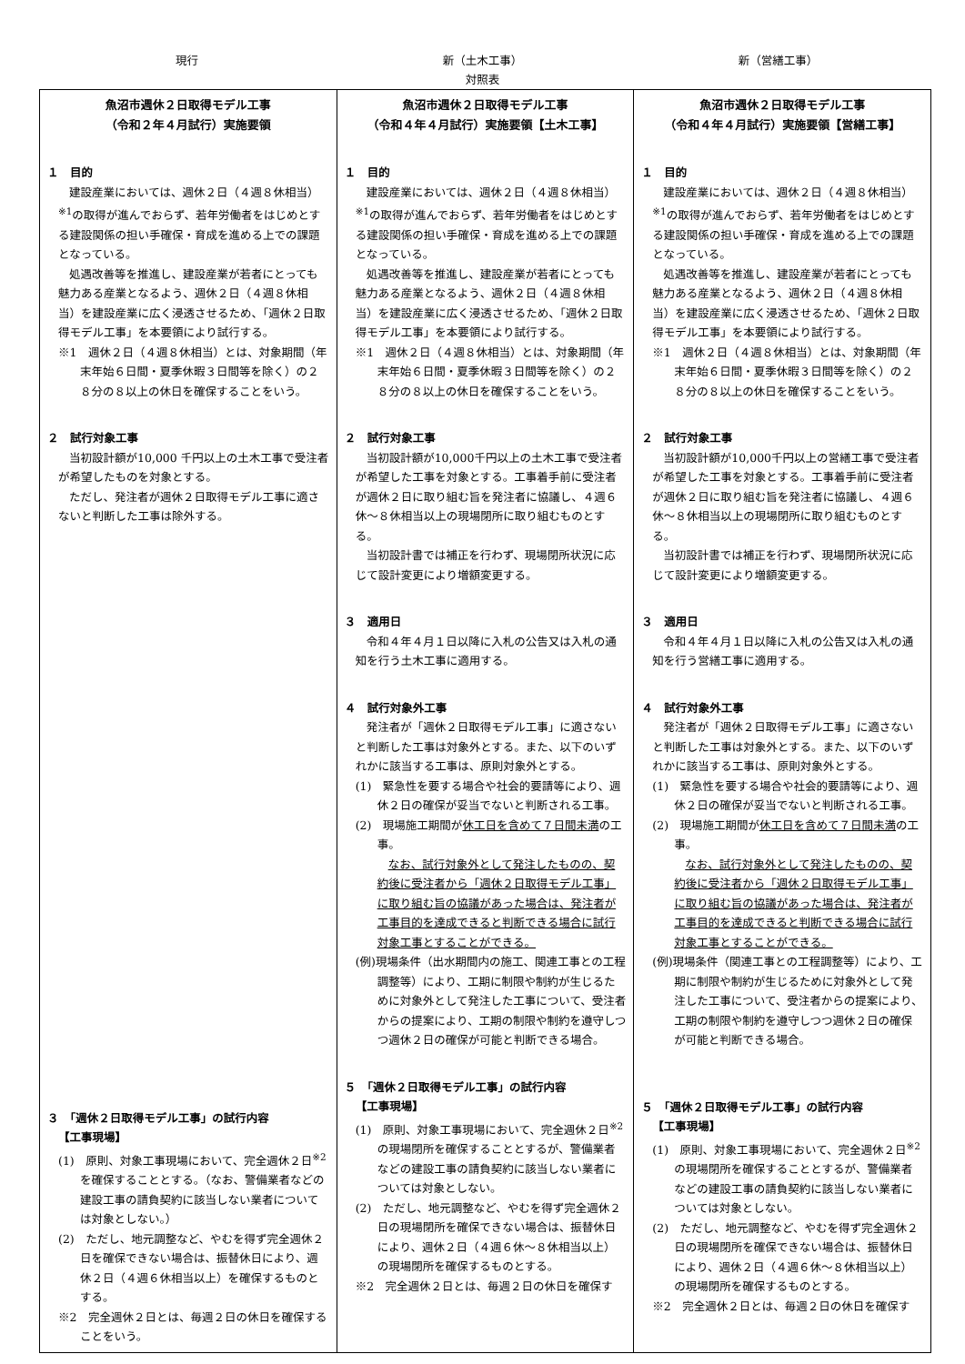現行 新（土木工事） 新（営繕工事）
対照表
| 魚沼市週休２日取得モデル工事 （令和２年４月試行）実施要領 １ 目的 建設産業においては、週休２日（４週８休相当）<sup>※1</sup>の取得が進んでおらず、若年労働者をはじめとする建設関係の担い手確保・育成を進める上での課題となっている。 処遇改善等を推進し、建設産業が若者にとっても魅力ある産業となるよう、週休２日（４週８休相当）を建設産業に広く浸透させるため、「週休２日取得モデル工事」を本要領により試行する。 ※1 週休２日（４週８休相当）とは、対象期間（年末年始６日間・夏季休暇３日間等を除く）の２８分の８以上の休日を確保することをいう。 ２ 試行対象工事 当初設計額が10,000 千円以上の土木工事で受注者が希望したものを対象とする。 ただし、発注者が週休２日取得モデル工事に適さないと判断した工事は除外する。 ３ 「週休２日取得モデル工事」の試行内容 【工事現場】 (1) 原則、対象工事現場において、完全週休２日<sup>※2</sup>を確保することとする。（なお、警備業者などの建設工事の請負契約に該当しない業者については対象としない。） (2) ただし、地元調整など、やむを得ず完全週休２日を確保できない場合は、振替休日により、週休２日（４週６休相当以上）を確保するものとする。 ※2 完全週休２日とは、毎週２日の休日を確保することをいう。 | 魚沼市週休２日取得モデル工事 （令和４年４月試行）実施要領【土木工事】 １ 目的 建設産業においては、週休２日（４週８休相当）<sup>※1</sup>の取得が進んでおらず、若年労働者をはじめとする建設関係の担い手確保・育成を進める上での課題となっている。 処遇改善等を推進し、建設産業が若者にとっても魅力ある産業となるよう、週休２日（４週８休相当）を建設産業に広く浸透させるため、「週休２日取得モデル工事」を本要領により試行する。 ※1 週休２日（４週８休相当）とは、対象期間（年末年始６日間・夏季休暇３日間等を除く）の２８分の８以上の休日を確保することをいう。 ２ 試行対象工事 当初設計額が10,000千円以上の土木工事で受注者が希望した工事を対象とする。工事着手前に受注者が週休２日に取り組む旨を発注者に協議し、４週６休～８休相当以上の現場閉所に取り組むものとする。 当初設計書では補正を行わず、現場閉所状況に応じて設計変更により増額変更する。 ３ 適用日 令和４年４月１日以降に入札の公告又は入札の通知を行う土木工事に適用する。 ４ 試行対象外工事 発注者が「週休２日取得モデル工事」に適さないと判断した工事は対象外とする。また、以下のいずれかに該当する工事は、原則対象外とする。 (1) 緊急性を要する場合や社会的要請等により、週休２日の確保が妥当でないと判断される工事。 (2) 現場施工期間が 休工日を含めて７日間未満 の工事。 なお、試行対象外として発注したものの、契約後に受注者から「週休２日取得モデル工事」に取り組む旨の協議があった場合は、発注者が工事目的を達成できると判断できる場合に試行対象工事とすることができる。 (例)現場条件（出水期間内の施工、関連工事との工程調整等）により、工期に制限や制約が生じるために対象外として発注した工事について、受注者からの提案により、工期の制限や制約を遵守しつつ週休２日の確保が可能と判断できる場合。 ５ 「週休２日取得モデル工事」の試行内容 【工事現場】 (1) 原則、対象工事現場において、完全週休２日<sup>※2</sup>の現場閉所を確保することとするが、警備業者などの建設工事の請負契約に該当しない業者については対象としない。 (2) ただし、地元調整など、やむを得ず完全週休２日の現場閉所を確保できない場合は、振替休日により、週休２日（４週６休～８休相当以上）の現場閉所を確保するものとする。 ※2 完全週休２日とは、毎週２日の休日を確保す | 魚沼市週休２日取得モデル工事 （令和４年４月試行）実施要領【営繕工事】 １ 目的 建設産業においては、週休２日（４週８休相当）<sup>※1</sup>の取得が進んでおらず、若年労働者をはじめとする建設関係の担い手確保・育成を進める上での課題となっている。 処遇改善等を推進し、建設産業が若者にとっても魅力ある産業となるよう、週休２日（４週８休相当）を建設産業に広く浸透させるため、「週休２日取得モデル工事」を本要領により試行する。 ※1 週休２日（４週８休相当）とは、対象期間（年末年始６日間・夏季休暇３日間等を除く）の２８分の８以上の休日を確保することをいう。 ２ 試行対象工事 当初設計額が10,000千円以上の営繕工事で受注者が希望した工事を対象とする。工事着手前に受注者が週休２日に取り組む旨を発注者に協議し、４週６休～８休相当以上の現場閉所に取り組むものとする。 当初設計書では補正を行わず、現場閉所状況に応じて設計変更により増額変更する。 ３ 適用日 令和４年４月１日以降に入札の公告又は入札の通知を行う営繕工事に適用する。 ４ 試行対象外工事 発注者が「週休２日取得モデル工事」に適さないと判断した工事は対象外とする。また、以下のいずれかに該当する工事は、原則対象外とする。 (1) 緊急性を要する場合や社会的要請等により、週休２日の確保が妥当でないと判断される工事。 (2) 現場施工期間が 休工日を含めて７日間未満 の工事。 なお、試行対象外として発注したものの、契約後に受注者から「週休２日取得モデル工事」に取り組む旨の協議があった場合は、発注者が工事目的を達成できると判断できる場合に試行対象工事とすることができる。 (例)現場条件（関連工事との工程調整等）により、工期に制限や制約が生じるために対象外として発注した工事について、受注者からの提案により、工期の制限や制約を遵守しつつ週休２日の確保が可能と判断できる場合。 ５ 「週休２日取得モデル工事」の試行内容 【工事現場】 (1) 原則、対象工事現場において、完全週休２日<sup>※2</sup>の現場閉所を確保することとするが、警備業者などの建設工事の請負契約に該当しない業者については対象としない。 (2) ただし、地元調整など、やむを得ず完全週休２日の現場閉所を確保できない場合は、振替休日により、週休２日（４週６休～８休相当以上）の現場閉所を確保するものとする。 ※2 完全週休２日とは、毎週２日の休日を確保す |